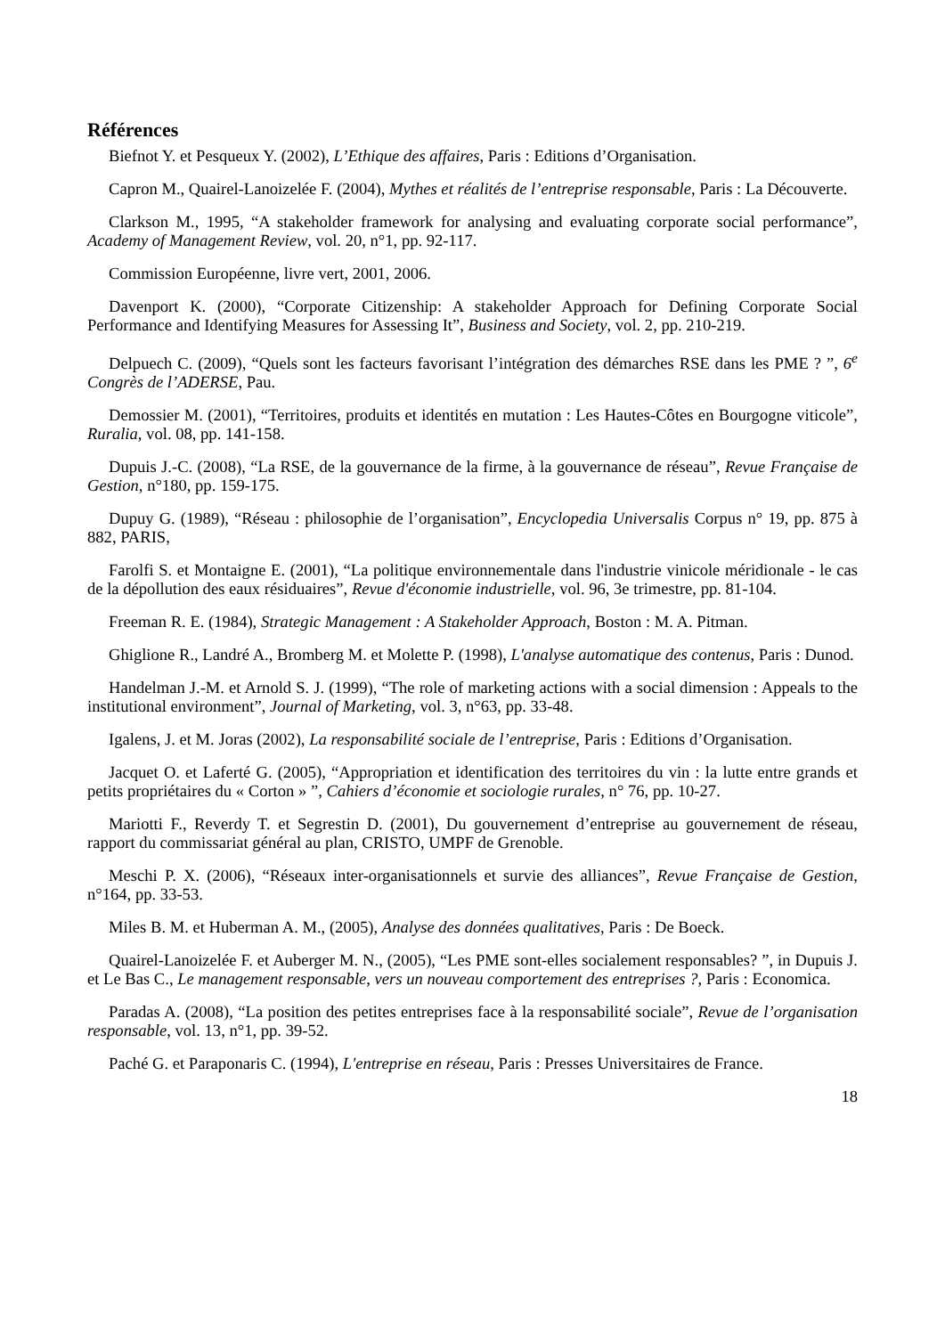Références
Biefnot Y. et Pesqueux Y. (2002), L’Ethique des affaires, Paris : Editions d’Organisation.
Capron M., Quairel-Lanoizelée F. (2004), Mythes et réalités de l’entreprise responsable, Paris : La Découverte.
Clarkson M., 1995, “A stakeholder framework for analysing and evaluating corporate social performance”, Academy of Management Review, vol. 20, n°1, pp. 92-117.
Commission Européenne, livre vert, 2001, 2006.
Davenport K. (2000), “Corporate Citizenship: A stakeholder Approach for Defining Corporate Social Performance and Identifying Measures for Assessing It”, Business and Society, vol. 2, pp. 210-219.
Delpuech C. (2009), “Quels sont les facteurs favorisant l’intégration des démarches RSE dans les PME ? ”, 6<sup>e</sup> Congrès de l’ADERSE, Pau.
Demossier M. (2001), “Territoires, produits et identités en mutation : Les Hautes-Côtes en Bourgogne viticole”, Ruralia, vol. 08, pp. 141-158.
Dupuis J.-C. (2008), “La RSE, de la gouvernance de la firme, à la gouvernance de réseau”, Revue Française de Gestion, n°180, pp. 159-175.
Dupuy G. (1989), “Réseau : philosophie de l’organisation”, Encyclopedia Universalis Corpus n° 19, pp. 875 à 882, PARIS,
Farolfi S. et Montaigne E. (2001), “La politique environnementale dans l'industrie vinicole méridionale - le cas de la dépollution des eaux résiduaires”, Revue d'économie industrielle, vol. 96, 3e trimestre, pp. 81-104.
Freeman R. E. (1984), Strategic Management : A Stakeholder Approach, Boston : M. A. Pitman.
Ghiglione R., Landré A., Bromberg M. et Molette P. (1998), L'analyse automatique des contenus, Paris : Dunod.
Handelman J.-M. et Arnold S. J. (1999), “The role of marketing actions with a social dimension : Appeals to the institutional environment”, Journal of Marketing, vol. 3, n°63, pp. 33-48.
Igalens, J. et M. Joras (2002), La responsabilité sociale de l’entreprise, Paris : Editions d’Organisation.
Jacquet O. et Laferté G. (2005), “Appropriation et identification des territoires du vin : la lutte entre grands et petits propriétaires du « Corton » ”, Cahiers d’économie et sociologie rurales, n° 76, pp. 10-27.
Mariotti F., Reverdy T. et Segrestin D. (2001), Du gouvernement d’entreprise au gouvernement de réseau, rapport du commissariat général au plan, CRISTO, UMPF de Grenoble.
Meschi P. X. (2006), “Réseaux inter-organisationnels et survie des alliances”, Revue Française de Gestion, n°164, pp. 33-53.
Miles B. M. et Huberman A. M., (2005), Analyse des données qualitatives, Paris : De Boeck.
Quairel-Lanoizelée F. et Auberger M. N., (2005), “Les PME sont-elles socialement responsables? ”, in Dupuis J. et Le Bas C., Le management responsable, vers un nouveau comportement des entreprises ?, Paris : Economica.
Paradas A. (2008), “La position des petites entreprises face à la responsabilité sociale”, Revue de l’organisation responsable, vol. 13, n°1, pp. 39-52.
Paché G. et Paraponaris C. (1994), L'entreprise en réseau, Paris : Presses Universitaires de France.
18